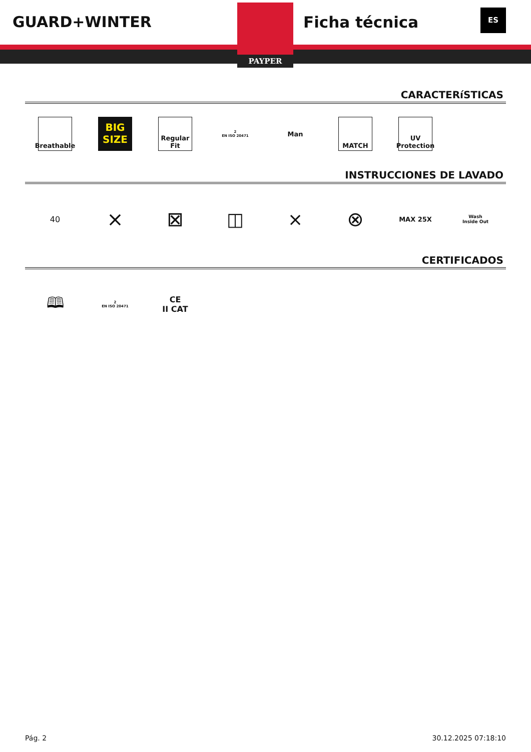PAYPER
GUARD+WINTER Ficha técnica
ES
CARACTERíSTICAS
Breathable
BIG SIZE
Regular Fit
2
EN ISO 20471
Man
MATCH UV Protection
INSTRUCCIONES DE LAVADO
40
⨯ ⊠ ◫ ⨯ ⊗
MAX 25X
Wash
Inside Out
CERTIFICADOS
🕮
2
EN ISO 20471
CE
II CAT
Pág. 2 30.12.2025 07:18:10